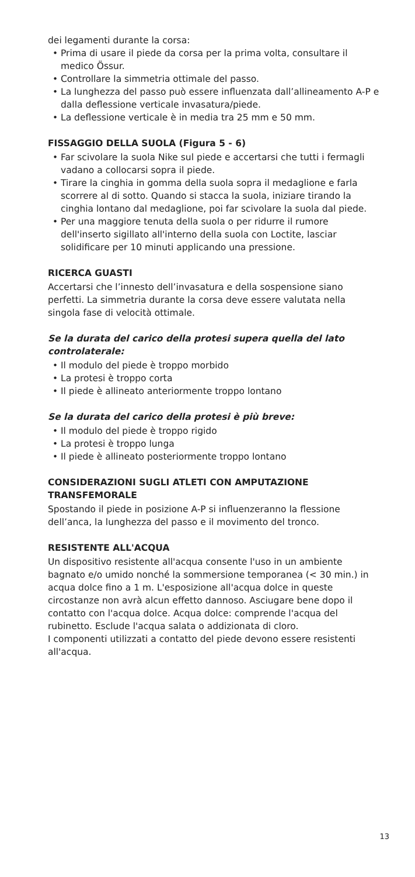dei legamenti durante la corsa:
• Prima di usare il piede da corsa per la prima volta, consultare il medico Össur.
• Controllare la simmetria ottimale del passo.
• La lunghezza del passo può essere influenzata dall’allineamento A-P e dalla deflessione verticale invasatura/piede.
• La deflessione verticale è in media tra 25 mm e 50 mm.
FISSAGGIO DELLA SUOLA (Figura 5 - 6)
• Far scivolare la suola Nike sul piede e accertarsi che tutti i fermagli vadano a collocarsi sopra il piede.
• Tirare la cinghia in gomma della suola sopra il medaglione e farla scorrere al di sotto. Quando si stacca la suola, iniziare tirando la cinghia lontano dal medaglione, poi far scivolare la suola dal piede.
• Per una maggiore tenuta della suola o per ridurre il rumore dell'inserto sigillato all'interno della suola con Loctite, lasciar solidificare per 10 minuti applicando una pressione.
RICERCA GUASTI
Accertarsi che l’innesto dell’invasatura e della sospensione siano perfetti. La simmetria durante la corsa deve essere valutata nella singola fase di velocità ottimale.
Se la durata del carico della protesi supera quella del lato controlaterale:
• Il modulo del piede è troppo morbido
• La protesi è troppo corta
• Il piede è allineato anteriormente troppo lontano
Se la durata del carico della protesi è più breve:
• Il modulo del piede è troppo rigido
• La protesi è troppo lunga
• Il piede è allineato posteriormente troppo lontano
CONSIDERAZIONI SUGLI ATLETI CON AMPUTAZIONE TRANSFEMORALE
Spostando il piede in posizione A-P si influenzeranno la flessione dell’anca, la lunghezza del passo e il movimento del tronco.
RESISTENTE ALL'ACQUA
Un dispositivo resistente all'acqua consente l'uso in un ambiente bagnato e/o umido nonché la sommersione temporanea (< 30 min.) in acqua dolce fino a 1 m. L'esposizione all'acqua dolce in queste circostanze non avrà alcun effetto dannoso. Asciugare bene dopo il contatto con l'acqua dolce. Acqua dolce: comprende l'acqua del rubinetto. Esclude l'acqua salata o addizionata di cloro.
I componenti utilizzati a contatto del piede devono essere resistenti all'acqua.
13